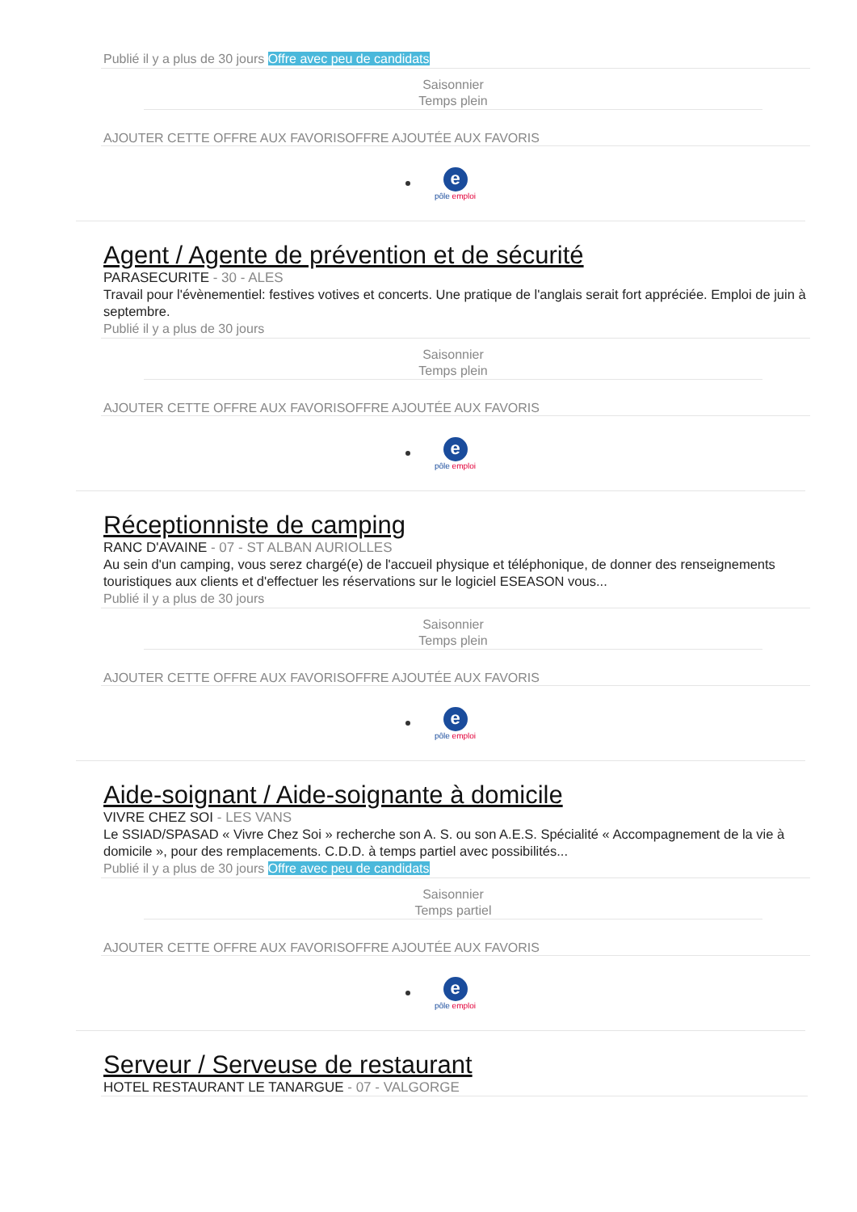Publié il y a plus de 30 jours Offre avec peu de candidats
Saisonnier
Temps plein
AJOUTER CETTE OFFRE AUX FAVORISOFFRE AJOUTÉE AUX FAVORIS
e
pôle emploi
Agent / Agente de prévention et de sécurité
PARASECURITE - 30 - ALES
Travail pour l'évènementiel: festives votives et concerts. Une pratique de l'anglais serait fort appréciée. Emploi de juin à septembre.
Publié il y a plus de 30 jours
Saisonnier
Temps plein
AJOUTER CETTE OFFRE AUX FAVORISOFFRE AJOUTÉE AUX FAVORIS
e
pôle emploi
Réceptionniste de camping
RANC D'AVAINE - 07 - ST ALBAN AURIOLLES
Au sein d'un camping, vous serez chargé(e) de l'accueil physique et téléphonique, de donner des renseignements touristiques aux clients et d'effectuer les réservations sur le logiciel ESEASON vous...
Publié il y a plus de 30 jours
Saisonnier
Temps plein
AJOUTER CETTE OFFRE AUX FAVORISOFFRE AJOUTÉE AUX FAVORIS
e
pôle emploi
Aide-soignant / Aide-soignante à domicile
VIVRE CHEZ SOI - LES VANS
Le SSIAD/SPASAD « Vivre Chez Soi » recherche son A. S. ou son A.E.S. Spécialité « Accompagnement de la vie à domicile », pour des remplacements. C.D.D. à temps partiel avec possibilités...
Publié il y a plus de 30 jours Offre avec peu de candidats
Saisonnier
Temps partiel
AJOUTER CETTE OFFRE AUX FAVORISOFFRE AJOUTÉE AUX FAVORIS
e
pôle emploi
Serveur / Serveuse de restaurant
HOTEL RESTAURANT LE TANARGUE - 07 - VALGORGE